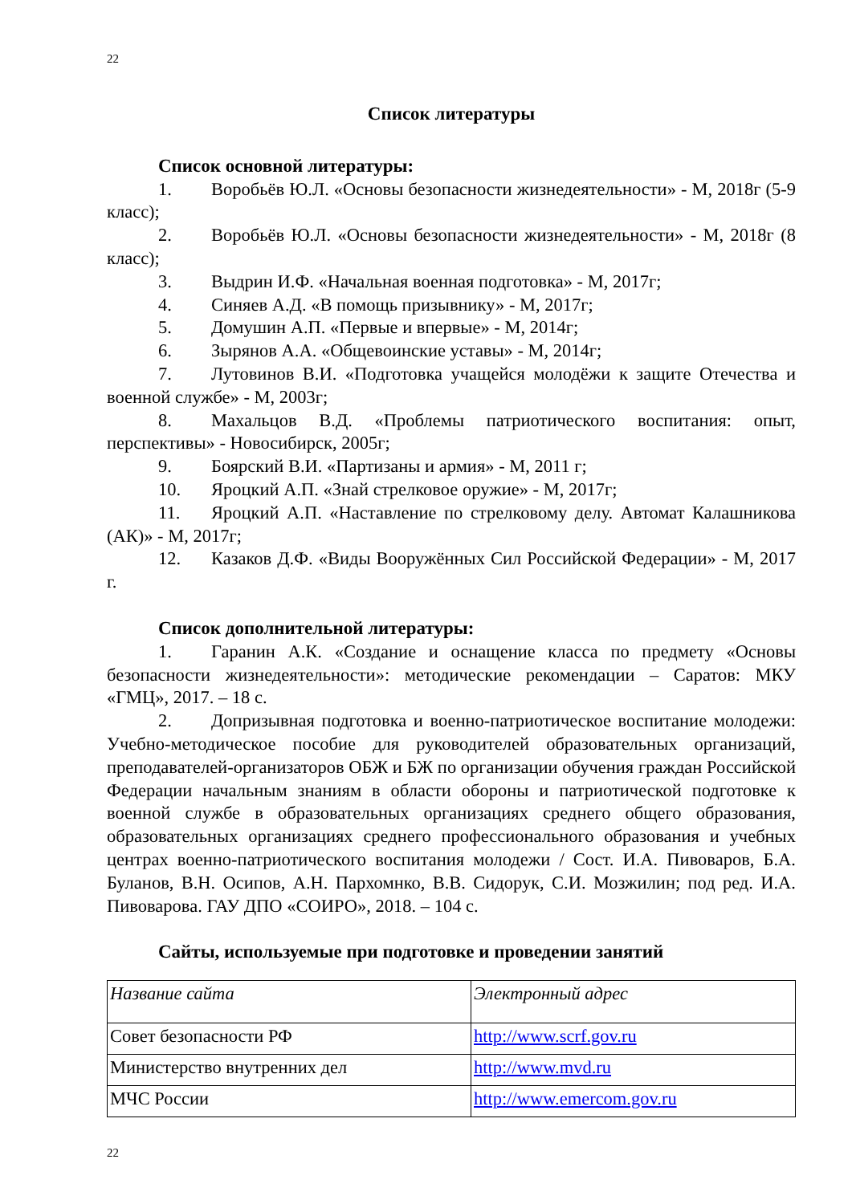22
Список литературы
Список основной литературы:
1. Воробьёв Ю.Л. «Основы безопасности жизнедеятельности» - М, 2018г (5-9 класс);
2. Воробьёв Ю.Л. «Основы безопасности жизнедеятельности» - М, 2018г (8 класс);
3. Выдрин И.Ф. «Начальная военная подготовка» - М, 2017г;
4. Синяев А.Д. «В помощь призывнику» - М, 2017г;
5. Домушин А.П. «Первые и впервые» - М, 2014г;
6. Зырянов А.А. «Общевоинские уставы» - М, 2014г;
7. Лутовинов В.И. «Подготовка учащейся молодёжи к защите Отечества и военной службе» - М, 2003г;
8. Махальцов В.Д. «Проблемы патриотического воспитания: опыт, перспективы» - Новосибирск, 2005г;
9. Боярский В.И. «Партизаны и армия» - М, 2011 г;
10. Яроцкий А.П. «Знай стрелковое оружие» - М, 2017г;
11. Яроцкий А.П. «Наставление по стрелковому делу. Автомат Калашникова (АК)» - М, 2017г;
12. Казаков Д.Ф. «Виды Вооружённых Сил Российской Федерации» - М, 2017 г.
Список дополнительной литературы:
1. Гаранин А.К. «Создание и оснащение класса по предмету «Основы безопасности жизнедеятельности»: методические рекомендации – Саратов: МКУ «ГМЦ», 2017. – 18 с.
2. Допризывная подготовка и военно-патриотическое воспитание молодежи: Учебно-методическое пособие для руководителей образовательных организаций, преподавателей-организаторов ОБЖ и БЖ по организации обучения граждан Российской Федерации начальным знаниям в области обороны и патриотической подготовке к военной службе в образовательных организациях среднего общего образования, образовательных организациях среднего профессионального образования и учебных центрах военно-патриотического воспитания молодежи / Сост. И.А. Пивоваров, Б.А. Буланов, В.Н. Осипов, А.Н. Пархомнко, В.В. Сидорук, С.И. Мозжилин; под ред. И.А. Пивоварова. ГАУ ДПО «СОИРО», 2018. – 104 с.
Сайты, используемые при подготовке и проведении занятий
| Название сайта | Электронный адрес |
| Совет безопасности РФ | http://www.scrf.gov.ru |
| Министерство внутренних дел | http://www.mvd.ru |
| МЧС России | http://www.emercom.gov.ru |
22